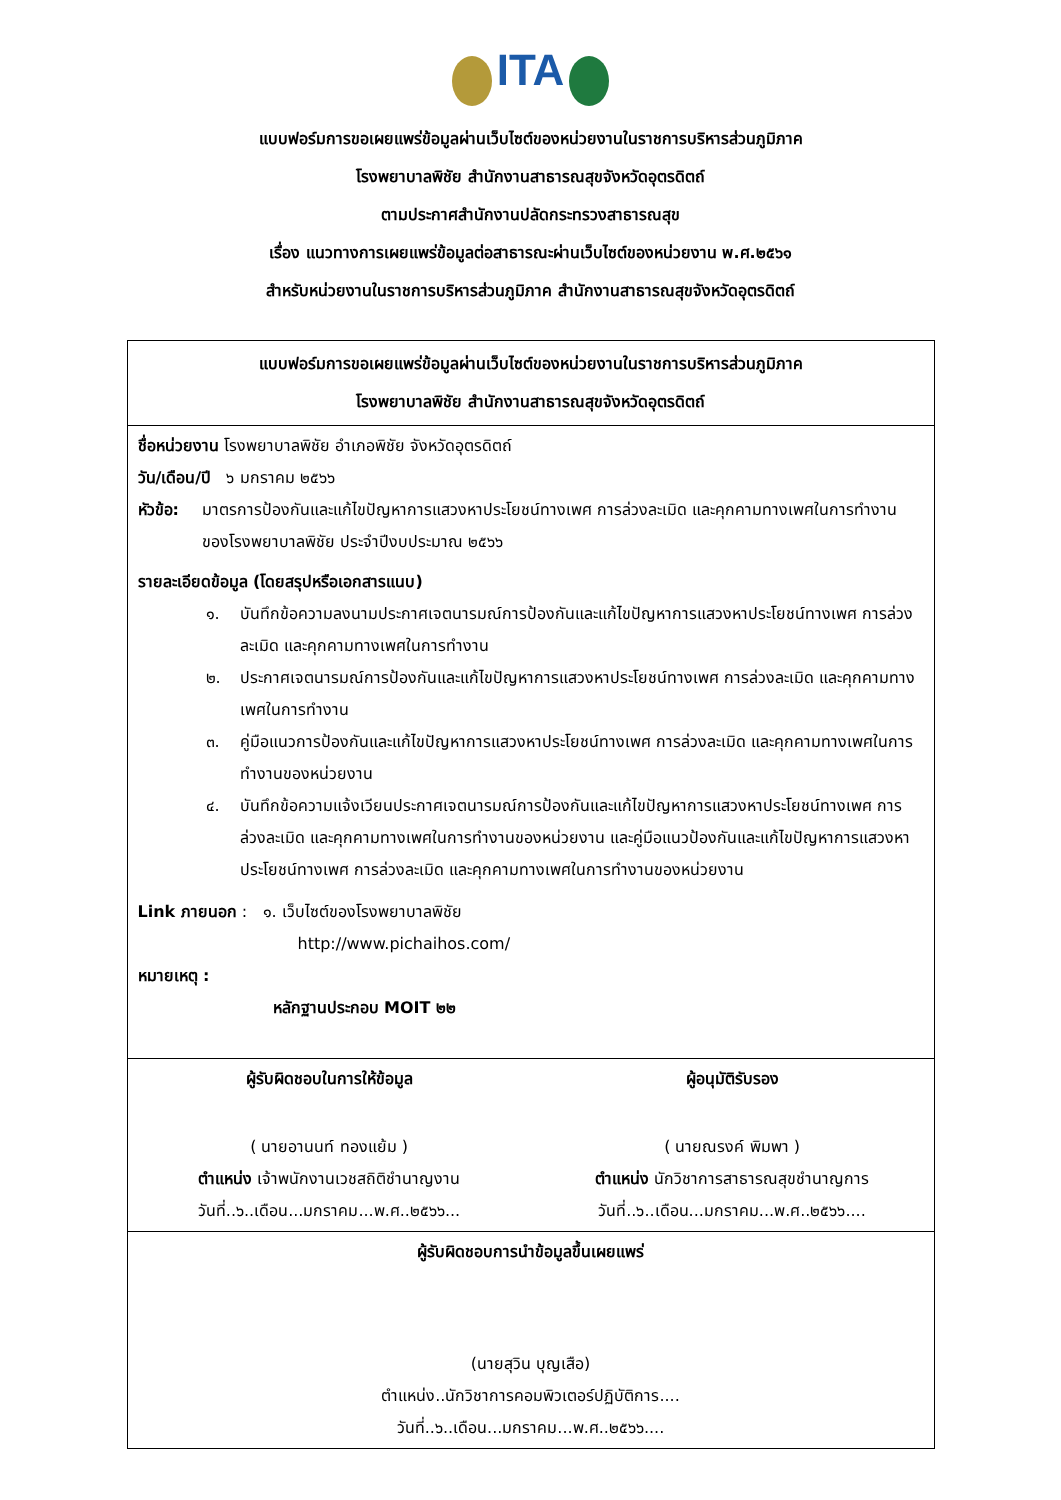ITA
แบบฟอร์มการขอเผยแพร่ข้อมูลผ่านเว็บไซต์ของหน่วยงานในราชการบริหารส่วนภูมิภาค
โรงพยาบาลพิชัย สำนักงานสาธารณสุขจังหวัดอุตรดิตถ์
ตามประกาศสำนักงานปลัดกระทรวงสาธารณสุข
เรื่อง แนวทางการเผยแพร่ข้อมูลต่อสาธารณะผ่านเว็บไซต์ของหน่วยงาน พ.ศ.๒๕๖๑
สำหรับหน่วยงานในราชการบริหารส่วนภูมิภาค สำนักงานสาธารณสุขจังหวัดอุตรดิตถ์
| แบบฟอร์มการขอเผยแพร่ข้อมูลผ่านเว็บไซต์ของหน่วยงานในราชการบริหารส่วนภูมิภาค โรงพยาบาลพิชัย สำนักงานสาธารณสุขจังหวัดอุตรดิตถ์ | |
| ชื่อหน่วยงาน โรงพยาบาลพิชัย อำเภอพิชัย จังหวัดอุตรดิตถ์ วัน/เดือน/ปี ๖ มกราคม ๒๕๖๖ หัวข้อ: มาตรการป้องกันและแก้ไขปัญหาการแสวงหาประโยชน์ทางเพศ การล่วงละเมิด และคุกคามทางเพศในการทำงาน ของโรงพยาบาลพิชัย ประจำปีงบประมาณ ๒๕๖๖ รายละเอียดข้อมูล (โดยสรุปหรือเอกสารแนบ) ๑. บันทึกข้อความลงนามประกาศเจตนารมณ์การป้องกันและแก้ไขปัญหาการแสวงหาประโยชน์ทางเพศ การล่วงละเมิด และคุกคามทางเพศในการทำงาน ๒. ประกาศเจตนารมณ์การป้องกันและแก้ไขปัญหาการแสวงหาประโยชน์ทางเพศ การล่วงละเมิด และคุกคามทางเพศในการทำงาน ๓. คู่มือแนวการป้องกันและแก้ไขปัญหาการแสวงหาประโยชน์ทางเพศ การล่วงละเมิด และคุกคามทางเพศในการทำงานของหน่วยงาน ๔. บันทึกข้อความแจ้งเวียนประกาศเจตนารมณ์การป้องกันและแก้ไขปัญหาการแสวงหาประโยชน์ทางเพศ การล่วงละเมิด และคุกคามทางเพศในการทำงานของหน่วยงาน และคู่มือแนวป้องกันและแก้ไขปัญหาการแสวงหาประโยชน์ทางเพศ การล่วงละเมิด และคุกคามทางเพศในการทำงานของหน่วยงาน Link ภายนอก : ๑. เว็บไซต์ของโรงพยาบาลพิชัย http://www.pichaihos.com/ หมายเหตุ : หลักฐานประกอบ MOIT ๒๒ | |
| ผู้รับผิดชอบในการให้ข้อมูล ( นายอานนท์ ทองแย้ม ) ตำแหน่ง เจ้าพนักงานเวชสถิติชำนาญงาน วันที่..๖..เดือน...มกราคม...พ.ศ..๒๕๖๖... | ผู้อนุมัติรับรอง ( นายณรงค์ พิมพา ) ตำแหน่ง นักวิชาการสาธารณสุขชำนาญการ วันที่..๖..เดือน...มกราคม...พ.ศ..๒๕๖๖.... |
| ผู้รับผิดชอบการนำข้อมูลขึ้นเผยแพร่ (นายสุวิน บุญเสือ) ตำแหน่ง..นักวิชาการคอมพิวเตอร์ปฏิบัติการ.... วันที่..๖..เดือน...มกราคม...พ.ศ..๒๕๖๖.... | |